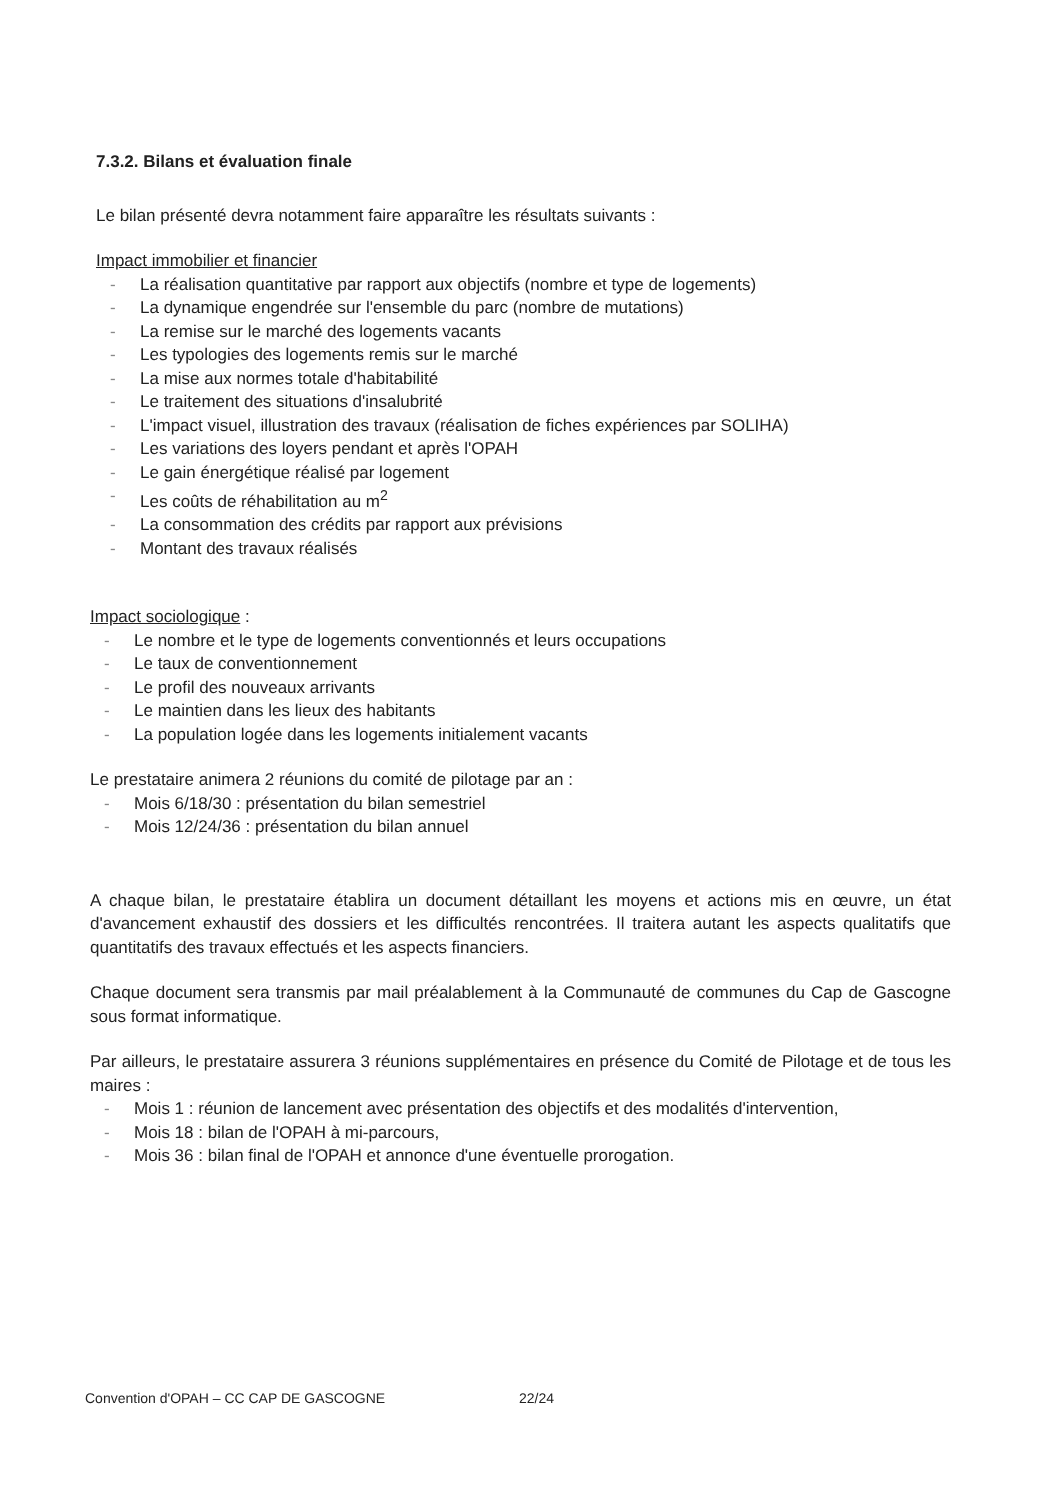7.3.2. Bilans et évaluation finale
Le bilan présenté devra notamment faire apparaître les résultats suivants :
Impact immobilier et financier
- La réalisation quantitative par rapport aux objectifs (nombre et type de logements)
- La dynamique engendrée sur l'ensemble du parc (nombre de mutations)
- La remise sur le marché des logements vacants
- Les typologies des logements remis sur le marché
- La mise aux normes totale d'habitabilité
- Le traitement des situations d'insalubrité
- L'impact visuel, illustration des travaux (réalisation de fiches expériences par SOLIHA)
- Les variations des loyers pendant et après l'OPAH
- Le gain énergétique réalisé par logement
- Les coûts de réhabilitation au m<sup>2</sup>
- La consommation des crédits par rapport aux prévisions
- Montant des travaux réalisés
Impact sociologique :
- Le nombre et le type de logements conventionnés et leurs occupations
- Le taux de conventionnement
- Le profil des nouveaux arrivants
- Le maintien dans les lieux des habitants
- La population logée dans les logements initialement vacants
Le prestataire animera 2 réunions du comité de pilotage par an :
- Mois 6/18/30 : présentation du bilan semestriel
- Mois 12/24/36 : présentation du bilan annuel
A chaque bilan, le prestataire établira un document détaillant les moyens et actions mis en œuvre, un état d'avancement exhaustif des dossiers et les difficultés rencontrées. Il traitera autant les aspects qualitatifs que quantitatifs des travaux effectués et les aspects financiers.
Chaque document sera transmis par mail préalablement à la Communauté de communes du Cap de Gascogne sous format informatique.
Par ailleurs, le prestataire assurera 3 réunions supplémentaires en présence du Comité de Pilotage et de tous les maires :
- Mois 1 : réunion de lancement avec présentation des objectifs et des modalités d'intervention,
- Mois 18 : bilan de l'OPAH à mi-parcours,
- Mois 36 : bilan final de l'OPAH et annonce d'une éventuelle prorogation.
Convention d'OPAH – CC CAP DE GASCOGNE 22/24